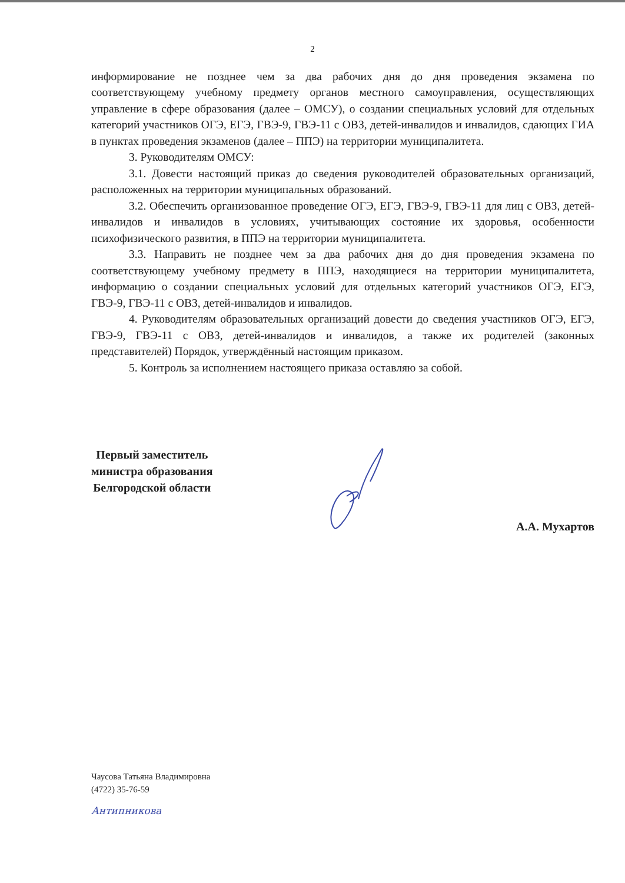2
информирование не позднее чем за два рабочих дня до дня проведения экзамена по соответствующему учебному предмету органов местного самоуправления, осуществляющих управление в сфере образования (далее – ОМСУ), о создании специальных условий для отдельных категорий участников ОГЭ, ЕГЭ, ГВЭ-9, ГВЭ-11 с ОВЗ, детей-инвалидов и инвалидов, сдающих ГИА в пунктах проведения экзаменов (далее – ППЭ) на территории муниципалитета.
3. Руководителям ОМСУ:
3.1. Довести настоящий приказ до сведения руководителей образовательных организаций, расположенных на территории муниципальных образований.
3.2. Обеспечить организованное проведение ОГЭ, ЕГЭ, ГВЭ-9, ГВЭ-11 для лиц с ОВЗ, детей-инвалидов и инвалидов в условиях, учитывающих состояние их здоровья, особенности психофизического развития, в ППЭ на территории муниципалитета.
3.3. Направить не позднее чем за два рабочих дня до дня проведения экзамена по соответствующему учебному предмету в ППЭ, находящиеся на территории муниципалитета, информацию о создании специальных условий для отдельных категорий участников ОГЭ, ЕГЭ, ГВЭ-9, ГВЭ-11 с ОВЗ, детей-инвалидов и инвалидов.
4. Руководителям образовательных организаций довести до сведения участников ОГЭ, ЕГЭ, ГВЭ-9, ГВЭ-11 с ОВЗ, детей-инвалидов и инвалидов, а также их родителей (законных представителей) Порядок, утверждённый настоящим приказом.
5. Контроль за исполнением настоящего приказа оставляю за собой.
Первый заместитель
министра образования
Белгородской области
А.А. Мухартов
Чаусова Татьяна Владимировна
(4722) 35-76-59
Антипникова